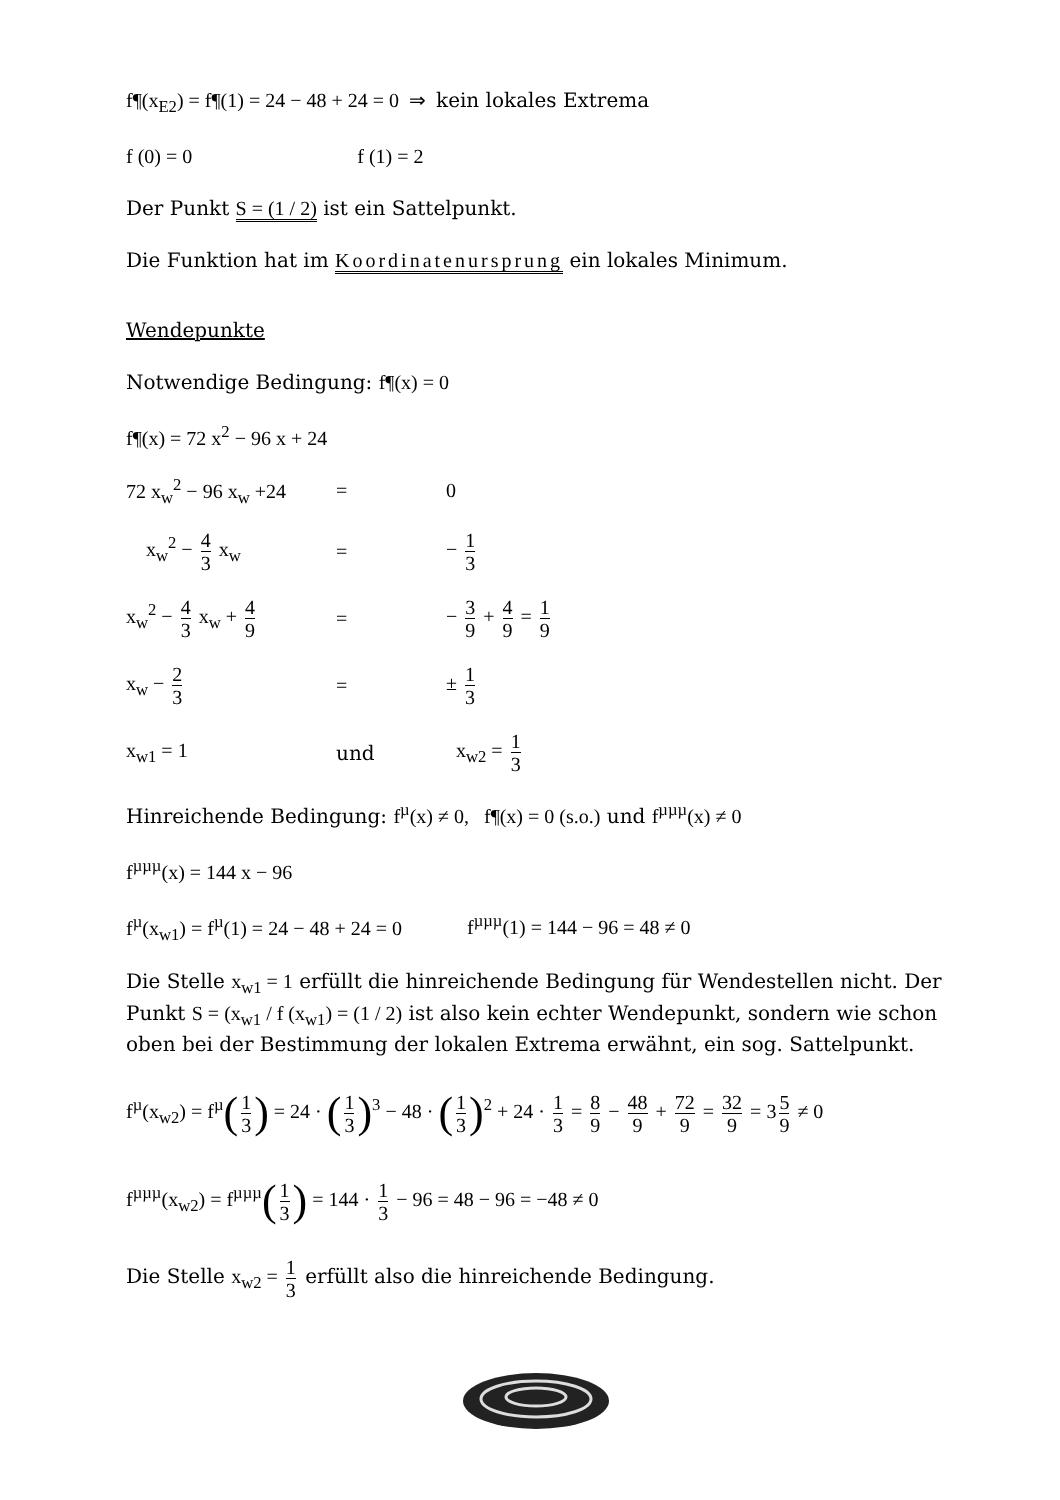f¶(x<sub>E2</sub>) = f¶(1) = 24 − 48 + 24 = 0 ⇒ kein lokales Extrema
f (0) = 0 f (1) = 2
Der Punkt S = (1 / 2) ist ein Sattelpunkt.
Die Funktion hat im Koordinatenursprung ein lokales Minimum.
Wendepunkte
Notwendige Bedingung: f¶(x) = 0
f¶(x) = 72 x<sup>2</sup> − 96 x + 24
72 x<sub>w</sub><sup>2</sup> − 96 x<sub>w</sub> +24
= 0
x<sub>w</sub><sup>2</sup> − 4 3 x<sub>w</sub> = − 1 3
x<sub>w</sub><sup>2</sup> − 4 3 x<sub>w</sub> + 4 9
= − 3 9 + 4 9 = 1 9
x<sub>w</sub> − 2 3
= ± 1 3
x<sub>w1</sub> = 1 und x<sub>w2</sub> = 1 3
Hinreichende Bedingung: f<sup>µ</sup>(x) ≠ 0, f¶(x) = 0 (s.o.) und f<sup>µµµ</sup>(x) ≠ 0
f<sup>µµµ</sup>(x) = 144 x − 96
f<sup>µ</sup>(x<sub>w1</sub>) = f<sup>µ</sup>(1) = 24 − 48 + 24 = 0 f<sup>µµµ</sup>(1) = 144 − 96 = 48 ≠ 0
Die Stelle x<sub>w1</sub> = 1 erfüllt die hinreichende Bedingung für Wendestellen nicht. Der Punkt S = (x<sub>w1</sub> / f (x<sub>w1</sub>) = (1 / 2) ist also kein echter Wendepunkt, sondern wie schon oben bei der Bestimmung der lokalen Extrema erwähnt, ein sog. Sattelpunkt.
f<sup>µ</sup>(x<sub>w2</sub>) = f<sup>µ</sup>(1 3) = 24 · (1 3)<sup>3</sup> − 48 · (1 3)<sup>2</sup> + 24 · 1 3 = 8 9 − 48 9 + 72 9 = 32 9 = 3 5 9 ≠ 0
f<sup>µµµ</sup>(x<sub>w2</sub>) = f<sup>µµµ</sup>(1 3) = 144 · 1 3 − 96 = 48 − 96 = −48 ≠ 0
Die Stelle x<sub>w2</sub> = 1 3 erfüllt also die hinreichende Bedingung.